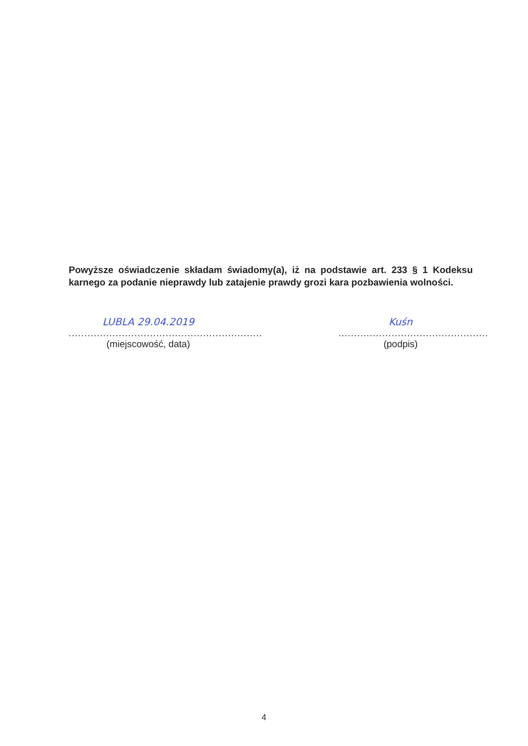Powyższe oświadczenie składam świadomy(a), iż na podstawie art. 233 § 1 Kodeksu karnego za podanie nieprawdy lub zatajenie prawdy grozi kara pozbawienia wolności.
LUBLA 29.04.2019
..............................................................
(miejscowość, data)
Kuśn
................................................
(podpis)
4